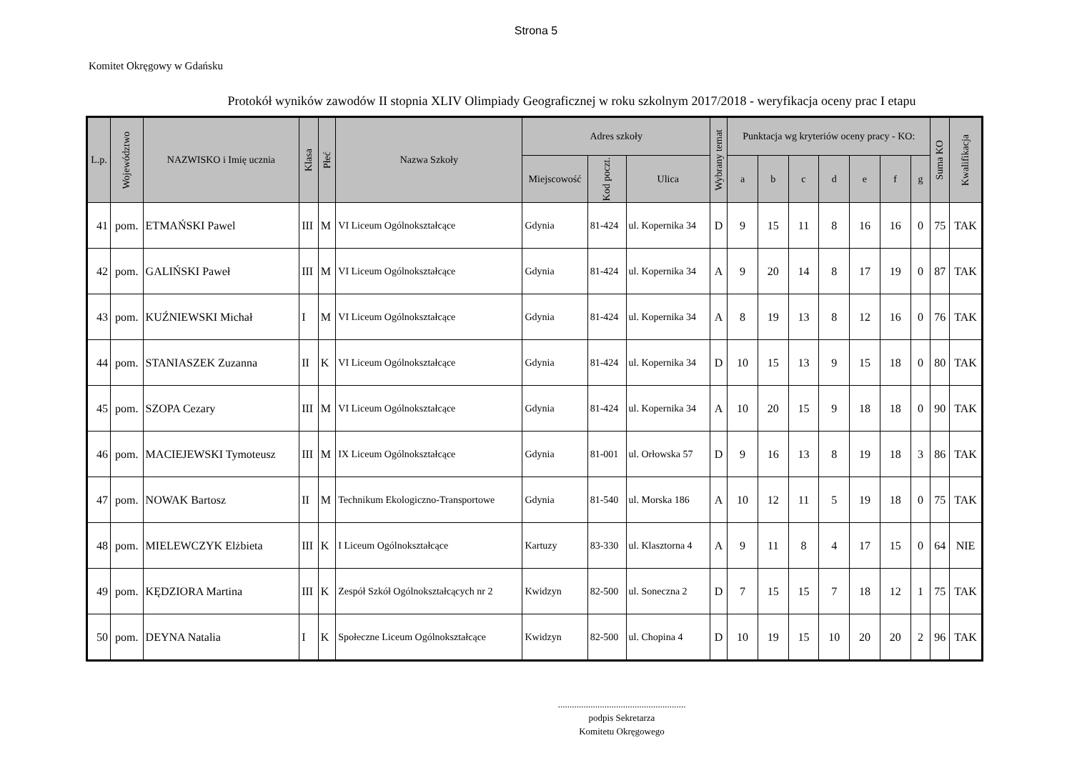Strona 5
Komitet Okręgowy w Gdańsku
Protokół wyników zawodów II stopnia XLIV Olimpiady Geograficznej w roku szkolnym 2017/2018 - weryfikacja oceny prac I etapu
| L.p. | Województwo | NAZWISKO i Imię ucznia | Klasa | Płeć | Nazwa Szkoły | Adres szkoły | | | Wybrany temat | Punktacja wg kryteriów oceny pracy - KO: | | | | | | | Suma KO | Kwalifikacja |
| --- | --- | --- | --- | --- | --- | --- | --- | --- | --- | --- | --- | --- | --- | --- | --- | --- | --- | --- |
| | | | | | | Miejscowość | Kod poczt. | Ulica | | a | b | c | d | e | f | g | | |
| 41 | pom. | ETMAŃSKI Pawel | III | M | VI Liceum Ogólnokształcące | Gdynia | 81-424 | ul. Kopernika 34 | D | 9 | 15 | 11 | 8 | 16 | 16 | 0 | 75 | TAK |
| 42 | pom. | GALIŃSKI Paweł | III | M | VI Liceum Ogólnokształcące | Gdynia | 81-424 | ul. Kopernika 34 | A | 9 | 20 | 14 | 8 | 17 | 19 | 0 | 87 | TAK |
| 43 | pom. | KUŹNIEWSKI Michał | I | M | VI Liceum Ogólnokształcące | Gdynia | 81-424 | ul. Kopernika 34 | A | 8 | 19 | 13 | 8 | 12 | 16 | 0 | 76 | TAK |
| 44 | pom. | STANIASZEK Zuzanna | II | K | VI Liceum Ogólnokształcące | Gdynia | 81-424 | ul. Kopernika 34 | D | 10 | 15 | 13 | 9 | 15 | 18 | 0 | 80 | TAK |
| 45 | pom. | SZOPA Cezary | III | M | VI Liceum Ogólnokształcące | Gdynia | 81-424 | ul. Kopernika 34 | A | 10 | 20 | 15 | 9 | 18 | 18 | 0 | 90 | TAK |
| 46 | pom. | MACIEJEWSKI Tymoteusz | III | M | IX Liceum Ogólnokształcące | Gdynia | 81-001 | ul. Orłowska 57 | D | 9 | 16 | 13 | 8 | 19 | 18 | 3 | 86 | TAK |
| 47 | pom. | NOWAK Bartosz | II | M | Technikum Ekologiczno-Transportowe | Gdynia | 81-540 | ul. Morska 186 | A | 10 | 12 | 11 | 5 | 19 | 18 | 0 | 75 | TAK |
| 48 | pom. | MIELEWCZYK Elżbieta | III | K | I Liceum Ogólnokształcące | Kartuzy | 83-330 | ul. Klasztorna 4 | A | 9 | 11 | 8 | 4 | 17 | 15 | 0 | 64 | NIE |
| 49 | pom. | KĘDZIORA Martina | III | K | Zespół Szkół Ogólnokształcących nr 2 | Kwidzyn | 82-500 | ul. Soneczna 2 | D | 7 | 15 | 15 | 7 | 18 | 12 | 1 | 75 | TAK |
| 50 | pom. | DEYNA Natalia | I | K | Społeczne Liceum Ogólnokształcące | Kwidzyn | 82-500 | ul. Chopina 4 | D | 10 | 19 | 15 | 10 | 20 | 20 | 2 | 96 | TAK |
.......................................................
podpis Sekretarza
Komitetu Okręgowego